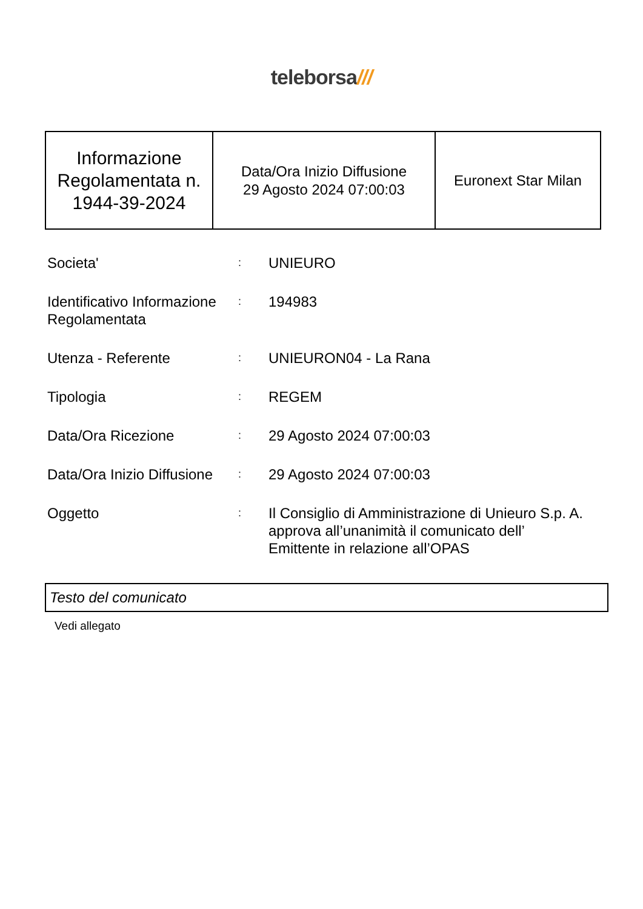teleborsa///
| Informazione Regolamentata n. 1944-39-2024 | Data/Ora Inizio Diffusione 29 Agosto 2024 07:00:03 | Euronext Star Milan |
| Societa' | : | UNIEURO |
| Identificativo Informazione Regolamentata | : | 194983 |
| Utenza - Referente | : | UNIEURON04 - La Rana |
| Tipologia | : | REGEM |
| Data/Ora Ricezione | : | 29 Agosto 2024 07:00:03 |
| Data/Ora Inizio Diffusione | : | 29 Agosto 2024 07:00:03 |
| Oggetto | : | Il Consiglio di Amministrazione di Unieuro S.p. A. approva all’unanimità il comunicato dell’ Emittente in relazione all’OPAS |
Testo del comunicato
Vedi allegato